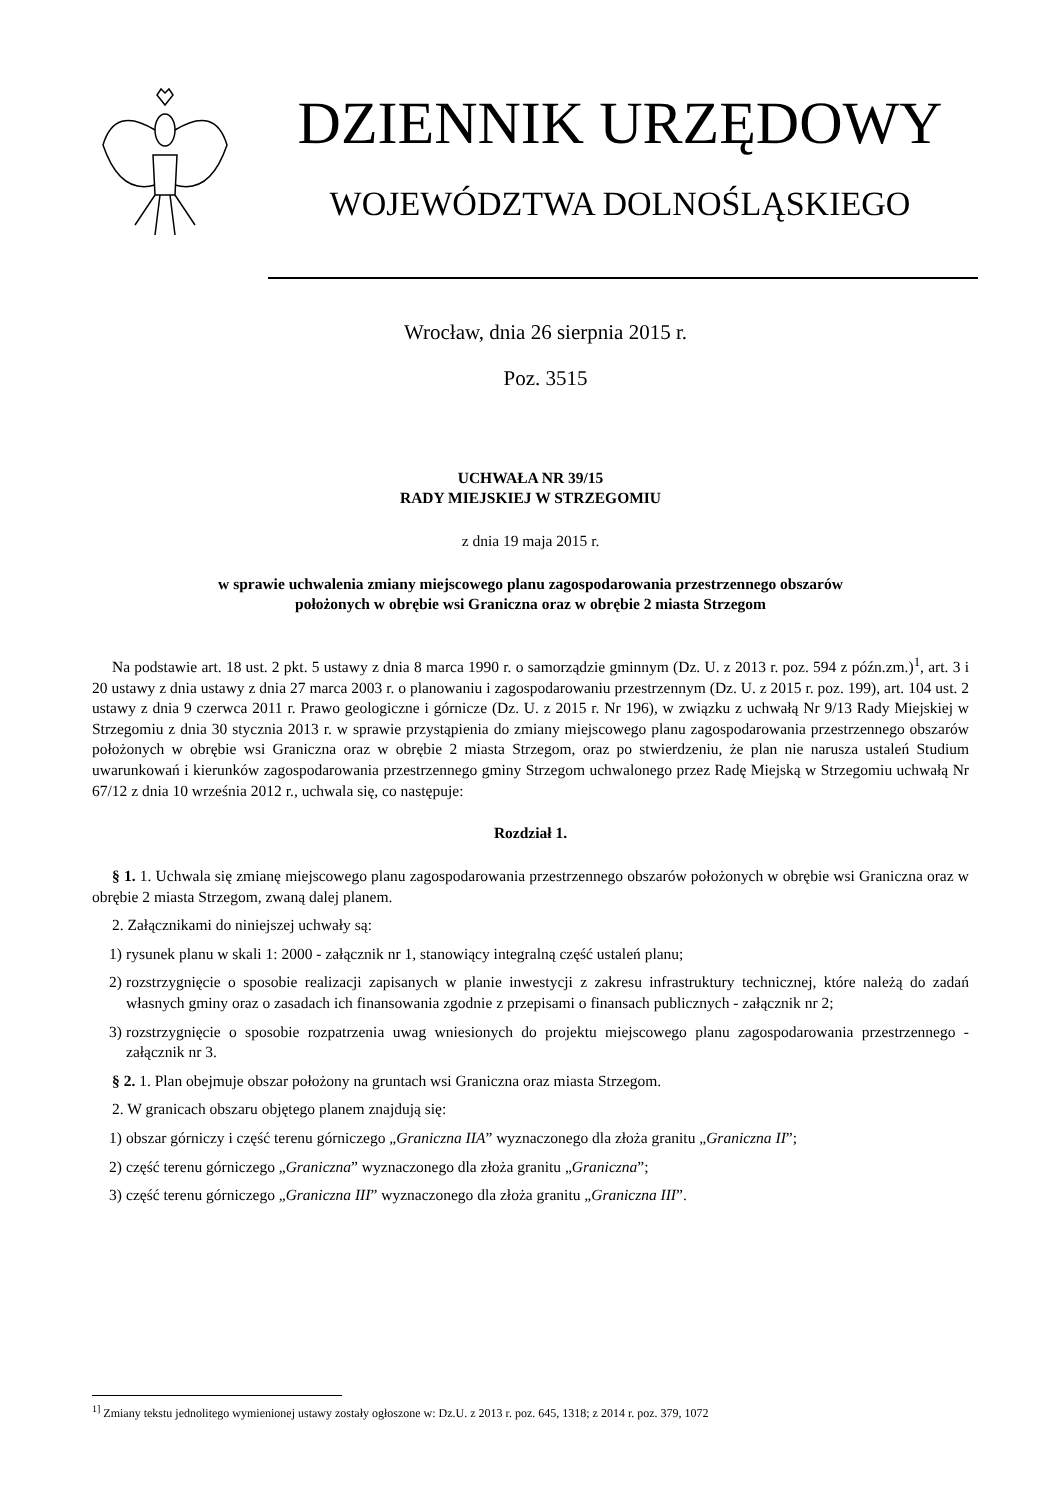DZIENNIK URZĘDOWY
WOJEWÓDZTWA DOLNOŚLĄSKIEGO
Wrocław, dnia 26 sierpnia 2015 r.
Poz. 3515
UCHWAŁA NR 39/15
RADY MIEJSKIEJ W STRZEGOMIU
z dnia 19 maja 2015 r.
w sprawie uchwalenia zmiany miejscowego planu zagospodarowania przestrzennego obszarów
położonych w obrębie wsi Graniczna oraz w obrębie 2 miasta Strzegom
Na podstawie art. 18 ust. 2 pkt. 5 ustawy z dnia 8 marca 1990 r. o samorządzie gminnym (Dz. U. z 2013 r. poz. 594 z późn.zm.)<sup>1</sup>, art. 3 i 20 ustawy z dnia ustawy z dnia 27 marca 2003 r. o planowaniu i zagospodarowaniu przestrzennym (Dz. U. z 2015 r. poz. 199), art. 104 ust. 2 ustawy z dnia 9 czerwca 2011 r. Prawo geologiczne i górnicze (Dz. U. z 2015 r. Nr 196), w związku z uchwałą Nr 9/13 Rady Miejskiej w Strzegomiu z dnia 30 stycznia 2013 r. w sprawie przystąpienia do zmiany miejscowego planu zagospodarowania przestrzennego obszarów położonych w obrębie wsi Graniczna oraz w obrębie 2 miasta Strzegom, oraz po stwierdzeniu, że plan nie narusza ustaleń Studium uwarunkowań i kierunków zagospodarowania przestrzennego gminy Strzegom uchwalonego przez Radę Miejską w Strzegomiu uchwałą Nr 67/12 z dnia 10 września 2012 r., uchwala się, co następuje:
Rozdział 1.
§ 1. 1. Uchwala się zmianę miejscowego planu zagospodarowania przestrzennego obszarów położonych w obrębie wsi Graniczna oraz w obrębie 2 miasta Strzegom, zwaną dalej planem.
2. Załącznikami do niniejszej uchwały są:
1) rysunek planu w skali 1: 2000 - załącznik nr 1, stanowiący integralną część ustaleń planu;
2) rozstrzygnięcie o sposobie realizacji zapisanych w planie inwestycji z zakresu infrastruktury technicznej, które należą do zadań własnych gminy oraz o zasadach ich finansowania zgodnie z przepisami o finansach publicznych - załącznik nr 2;
3) rozstrzygnięcie o sposobie rozpatrzenia uwag wniesionych do projektu miejscowego planu zagospodarowania przestrzennego - załącznik nr 3.
§ 2. 1. Plan obejmuje obszar położony na gruntach wsi Graniczna oraz miasta Strzegom.
2. W granicach obszaru objętego planem znajdują się:
1) obszar górniczy i część terenu górniczego „Graniczna IIA” wyznaczonego dla złoża granitu „Graniczna II”;
2) część terenu górniczego „Graniczna” wyznaczonego dla złoża granitu „Graniczna”;
3) część terenu górniczego „Graniczna III” wyznaczonego dla złoża granitu „Graniczna III”.
<sup>1]</sup> Zmiany tekstu jednolitego wymienionej ustawy zostały ogłoszone w: Dz.U. z 2013 r. poz. 645, 1318; z 2014 r. poz. 379, 1072